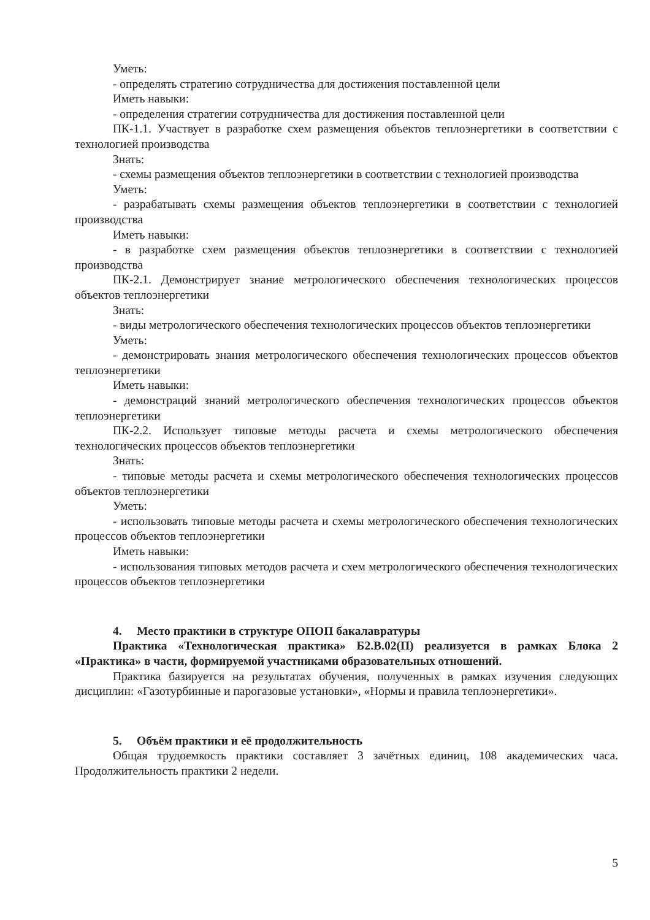Уметь:
- определять стратегию сотрудничества для достижения поставленной цели
Иметь навыки:
- определения стратегии сотрудничества для достижения поставленной цели
ПК-1.1. Участвует в разработке схем размещения объектов теплоэнергетики в соответствии с технологией производства
Знать:
- схемы размещения объектов теплоэнергетики в соответствии с технологией производства
Уметь:
- разрабатывать схемы размещения объектов теплоэнергетики в соответствии с технологией производства
Иметь навыки:
- в разработке схем размещения объектов теплоэнергетики в соответствии с технологией производства
ПК-2.1. Демонстрирует знание метрологического обеспечения технологических процессов объектов теплоэнергетики
Знать:
- виды метрологического обеспечения технологических процессов объектов теплоэнергетики
Уметь:
- демонстрировать знания метрологического обеспечения технологических процессов объектов теплоэнергетики
Иметь навыки:
- демонстраций знаний метрологического обеспечения технологических процессов объектов теплоэнергетики
ПК-2.2. Использует типовые методы расчета и схемы метрологического обеспечения технологических процессов объектов теплоэнергетики
Знать:
- типовые методы расчета и схемы метрологического обеспечения технологических процессов объектов теплоэнергетики
Уметь:
- использовать типовые методы расчета и схемы метрологического обеспечения технологических процессов объектов теплоэнергетики
Иметь навыки:
- использования типовых методов расчета и схем метрологического обеспечения технологических процессов объектов теплоэнергетики
4. Место практики в структуре ОПОП бакалавратуры
Практика «Технологическая практика» Б2.В.02(П) реализуется в рамках Блока 2 «Практика» в части, формируемой участниками образовательных отношений.
Практика базируется на результатах обучения, полученных в рамках изучения следующих дисциплин: «Газотурбинные и парогазовые установки», «Нормы и правила теплоэнергетики».
5. Объём практики и её продолжительность
Общая трудоемкость практики составляет 3 зачётных единиц, 108 академических часа. Продолжительность практики 2 недели.
5